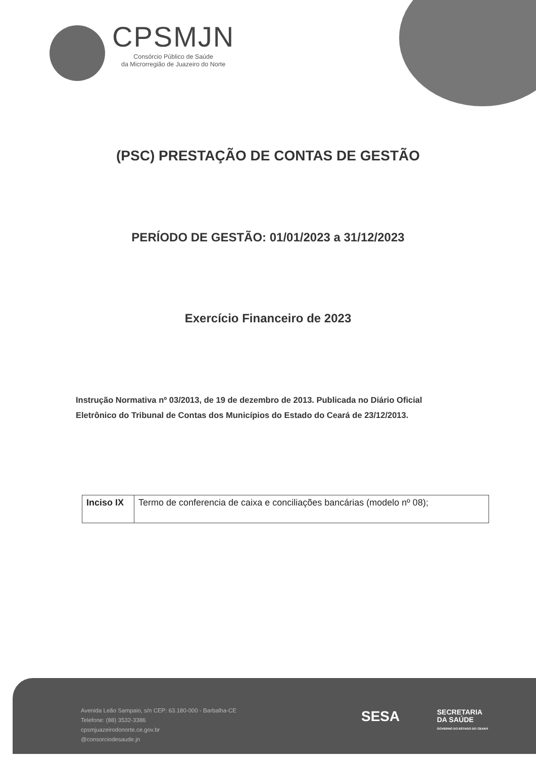CPSMJN
Consórcio Público de Saúde
da Microrregião de Juazeiro do Norte
(PSC) PRESTAÇÃO DE CONTAS DE GESTÃO
PERÍODO DE GESTÃO: 01/01/2023 a 31/12/2023
Exercício Financeiro de 2023
Instrução Normativa nº 03/2013, de 19 de dezembro de 2013. Publicada no Diário Oficial Eletrônico do Tribunal de Contas dos Municípios do Estado do Ceará de 23/12/2013.
| Inciso IX | Termo de conferencia de caixa e conciliações bancárias (modelo nº 08); |
Avenida Leão Sampaio, s/n CEP: 63.180-000 - Barbalha-CE
Telefone: (88) 3532-3386
cpsmjuazeirodonorte.ce.gov.br
@consorciodesaude.jn
SESA
SECRETARIA
DA SAÚDE
GOVERNO DO ESTADO DO CEARÁ